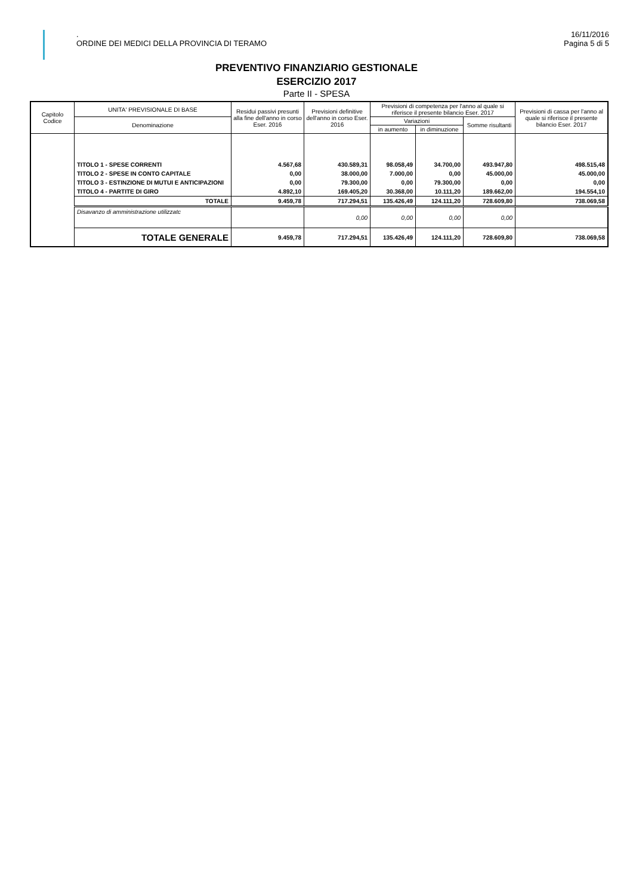.
ORDINE DEI MEDICI DELLA PROVINCIA DI TERAMO
16/11/2016
Pagina 5 di 5
PREVENTIVO FINANZIARIO GESTIONALE
ESERCIZIO 2017
Parte II - SPESA
| Capitolo Codice | UNITA' PREVISIONALE DI BASE | Residui passivi presunti alla fine dell'anno in corso Eser. 2016 | Previsioni definitive dell'anno in corso Eser. 2016 | Previsioni di competenza per l'anno al quale si riferisce il presente bilancio Eser. 2017 | | | Previsioni di cassa per l'anno al quale si riferisce il presente bilancio Eser. 2017 |
| --- | --- | --- | --- | --- | --- | --- | --- |
| | Denominazione | | | Variazioni | | Somme risultanti | |
| | | | | in aumento | in diminuzione | | |
| | TITOLO 1 - SPESE CORRENTI | 4.567,68 | 430.589,31 | 98.058,49 | 34.700,00 | 493.947,80 | 498.515,48 |
| | TITOLO 2 - SPESE IN CONTO CAPITALE | 0,00 | 38.000,00 | 7.000,00 | 0,00 | 45.000,00 | 45.000,00 |
| | TITOLO 3 - ESTINZIONE DI MUTUI E ANTICIPAZIONI | 0,00 | 79.300,00 | 0,00 | 79.300,00 | 0,00 | 0,00 |
| | TITOLO 4 - PARTITE DI GIRO | 4.892,10 | 169.405,20 | 30.368,00 | 10.111,20 | 189.662,00 | 194.554,10 |
| | TOTALE | 9.459,78 | 717.294,51 | 135.426,49 | 124.111,20 | 728.609,80 | 738.069,58 |
| | Disavanzo di amministrazione utilizzatc | | 0,00 | 0,00 | 0,00 | 0,00 | |
| | TOTALE GENERALE | 9.459,78 | 717.294,51 | 135.426,49 | 124.111,20 | 728.609,80 | 738.069,58 |